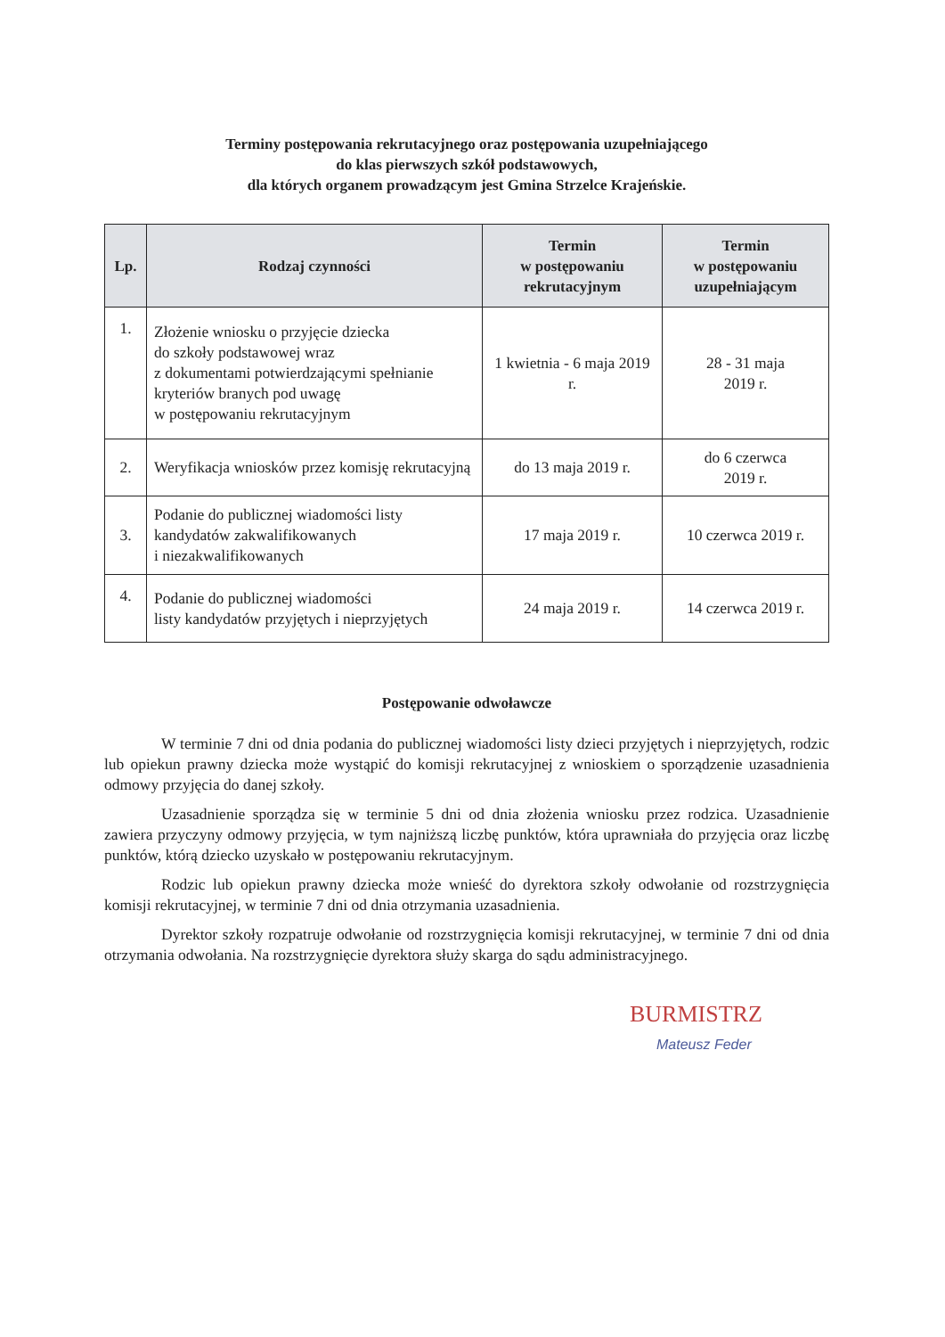Terminy postępowania rekrutacyjnego oraz postępowania uzupełniającego
do klas pierwszych szkół podstawowych,
dla których organem prowadzącym jest Gmina Strzelce Krajeńskie.
| Lp. | Rodzaj czynności | Termin w postępowaniu rekrutacyjnym | Termin w postępowaniu uzupełniającym |
| --- | --- | --- | --- |
| 1. | Złożenie wniosku o przyjęcie dziecka do szkoły podstawowej wraz z dokumentami potwierdzającymi spełnianie kryteriów branych pod uwagę w postępowaniu rekrutacyjnym | 1 kwietnia - 6 maja 2019 r. | 28 - 31 maja 2019 r. |
| 2. | Weryfikacja wniosków przez komisję rekrutacyjną | do 13 maja 2019 r. | do 6 czerwca 2019 r. |
| 3. | Podanie do publicznej wiadomości listy kandydatów zakwalifikowanych i niezakwalifikowanych | 17 maja 2019 r. | 10 czerwca 2019 r. |
| 4. | Podanie do publicznej wiadomości listy kandydatów przyjętych i nieprzyjętych | 24 maja 2019 r. | 14 czerwca 2019 r. |
Postępowanie odwoławcze
W terminie 7 dni od dnia podania do publicznej wiadomości listy dzieci przyjętych i nieprzyjętych, rodzic lub opiekun prawny dziecka może wystąpić do komisji rekrutacyjnej z wnioskiem o sporządzenie uzasadnienia odmowy przyjęcia do danej szkoły.
Uzasadnienie sporządza się w terminie 5 dni od dnia złożenia wniosku przez rodzica. Uzasadnienie zawiera przyczyny odmowy przyjęcia, w tym najniższą liczbę punktów, która uprawniała do przyjęcia oraz liczbę punktów, którą dziecko uzyskało w postępowaniu rekrutacyjnym.
Rodzic lub opiekun prawny dziecka może wnieść do dyrektora szkoły odwołanie od rozstrzygnięcia komisji rekrutacyjnej, w terminie 7 dni od dnia otrzymania uzasadnienia.
Dyrektor szkoły rozpatruje odwołanie od rozstrzygnięcia komisji rekrutacyjnej, w terminie 7 dni od dnia otrzymania odwołania. Na rozstrzygnięcie dyrektora służy skarga do sądu administracyjnego.
BURMISTRZ
Mateusz Feder